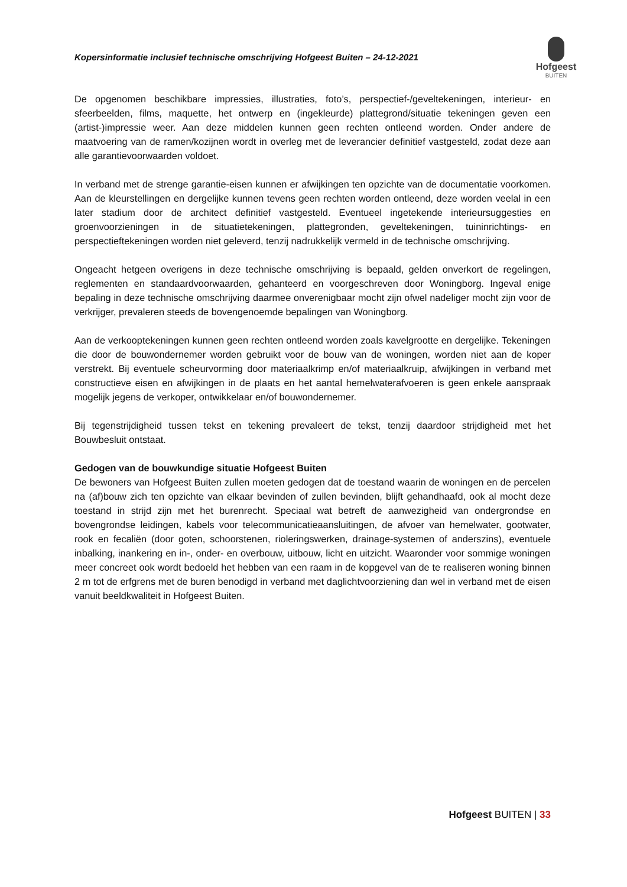Kopersinformatie inclusief technische omschrijving Hofgeest Buiten – 24-12-2021
Hofgeest
BUITEN
De opgenomen beschikbare impressies, illustraties, foto’s, perspectief-/geveltekeningen, interieur- en sfeerbeelden, films, maquette, het ontwerp en (ingekleurde) plattegrond/situatie tekeningen geven een (artist-)impressie weer. Aan deze middelen kunnen geen rechten ontleend worden. Onder andere de maatvoering van de ramen/kozijnen wordt in overleg met de leverancier definitief vastgesteld, zodat deze aan alle garantievoorwaarden voldoet.
In verband met de strenge garantie-eisen kunnen er afwijkingen ten opzichte van de documentatie voorkomen. Aan de kleurstellingen en dergelijke kunnen tevens geen rechten worden ontleend, deze worden veelal in een later stadium door de architect definitief vastgesteld. Eventueel ingetekende interieursuggesties en groenvoorzieningen in de situatietekeningen, plattegronden, geveltekeningen, tuininrichtings- en perspectieftekeningen worden niet geleverd, tenzij nadrukkelijk vermeld in de technische omschrijving.
Ongeacht hetgeen overigens in deze technische omschrijving is bepaald, gelden onverkort de regelingen, reglementen en standaardvoorwaarden, gehanteerd en voorgeschreven door Woningborg. Ingeval enige bepaling in deze technische omschrijving daarmee onverenigbaar mocht zijn ofwel nadeliger mocht zijn voor de verkrijger, prevaleren steeds de bovengenoemde bepalingen van Woningborg.
Aan de verkooptekeningen kunnen geen rechten ontleend worden zoals kavelgrootte en dergelijke. Tekeningen die door de bouwondernemer worden gebruikt voor de bouw van de woningen, worden niet aan de koper verstrekt. Bij eventuele scheurvorming door materiaalkrimp en/of materiaalkruip, afwijkingen in verband met constructieve eisen en afwijkingen in de plaats en het aantal hemelwaterafvoeren is geen enkele aanspraak mogelijk jegens de verkoper, ontwikkelaar en/of bouwondernemer.
Bij tegenstrijdigheid tussen tekst en tekening prevaleert de tekst, tenzij daardoor strijdigheid met het Bouwbesluit ontstaat.
Gedogen van de bouwkundige situatie Hofgeest Buiten
De bewoners van Hofgeest Buiten zullen moeten gedogen dat de toestand waarin de woningen en de percelen na (af)bouw zich ten opzichte van elkaar bevinden of zullen bevinden, blijft gehandhaafd, ook al mocht deze toestand in strijd zijn met het burenrecht. Speciaal wat betreft de aanwezigheid van ondergrondse en bovengrondse leidingen, kabels voor telecommunicatieaansluitingen, de afvoer van hemelwater, gootwater, rook en fecaliën (door goten, schoorstenen, rioleringswerken, drainage-systemen of anderszins), eventuele inbalking, inankering en in-, onder- en overbouw, uitbouw, licht en uitzicht. Waaronder voor sommige woningen meer concreet ook wordt bedoeld het hebben van een raam in de kopgevel van de te realiseren woning binnen 2 m tot de erfgrens met de buren benodigd in verband met daglichtvoorziening dan wel in verband met de eisen vanuit beeldkwaliteit in Hofgeest Buiten.
Hofgeest BUITEN | 33